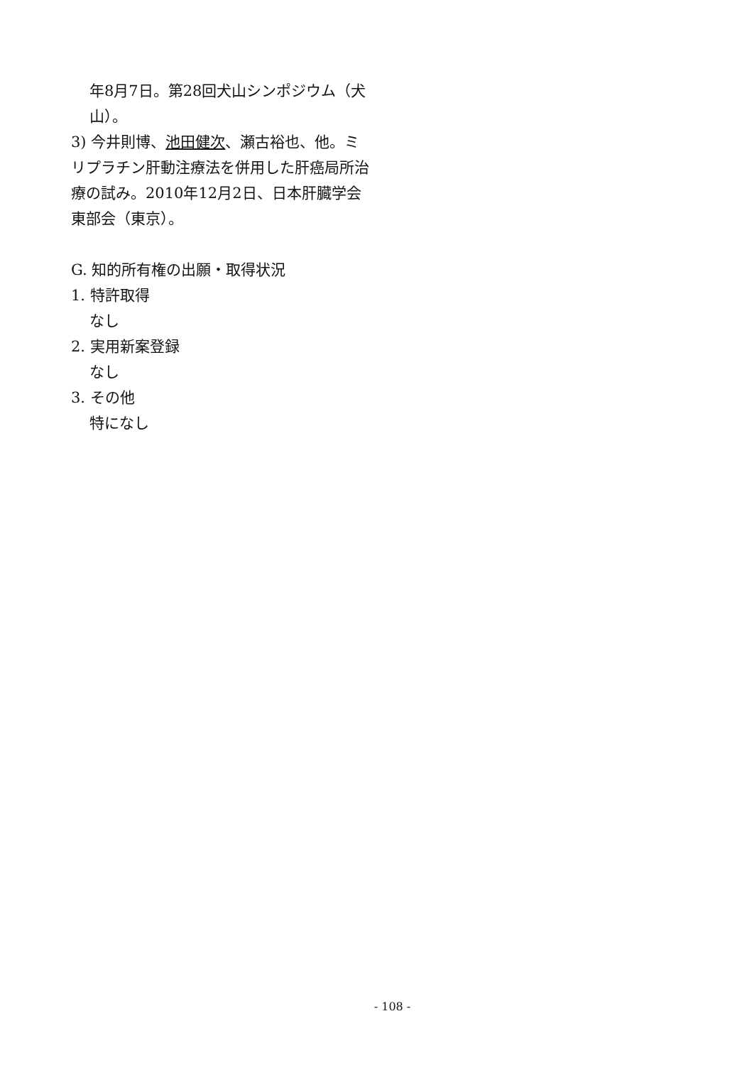年8月7日。第28回犬山シンポジウム（犬山）。
3) 今井則博、池田健次、瀬古裕也、他。ミリプラチン肝動注療法を併用した肝癌局所治療の試み。2010年12月2日、日本肝臓学会東部会（東京）。
G. 知的所有権の出願・取得状況
1. 特許取得
なし
2. 実用新案登録
なし
3. その他
特になし
- 108 -